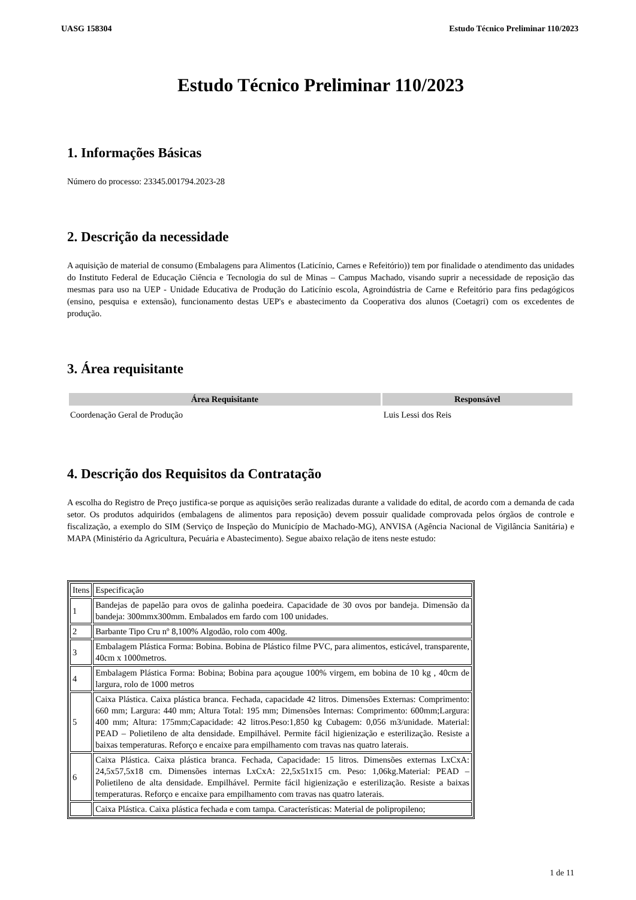UASG 158304 Estudo Técnico Preliminar 110/2023
Estudo Técnico Preliminar 110/2023
1. Informações Básicas
Número do processo: 23345.001794.2023-28
2. Descrição da necessidade
A aquisição de material de consumo (Embalagens para Alimentos (Laticínio, Carnes e Refeitório)) tem por finalidade o atendimento das unidades do Instituto Federal de Educação Ciência e Tecnologia do sul de Minas – Campus Machado, visando suprir a necessidade de reposição das mesmas para uso na UEP - Unidade Educativa de Produção do Laticínio escola, Agroindústria de Carne e Refeitório para fins pedagógicos (ensino, pesquisa e extensão), funcionamento destas UEP's e abastecimento da Cooperativa dos alunos (Coetagri) com os excedentes de produção.
3. Área requisitante
| Área Requisitante | Responsável |
| --- | --- |
| Coordenação Geral de Produção | Luis Lessi dos Reis |
4. Descrição dos Requisitos da Contratação
A escolha do Registro de Preço justifica-se porque as aquisições serão realizadas durante a validade do edital, de acordo com a demanda de cada setor. Os produtos adquiridos (embalagens de alimentos para reposição) devem possuir qualidade comprovada pelos órgãos de controle e fiscalização, a exemplo do SIM (Serviço de Inspeção do Município de Machado-MG), ANVISA (Agência Nacional de Vigilância Sanitária) e MAPA (Ministério da Agricultura, Pecuária e Abastecimento). Segue abaixo relação de itens neste estudo:
| Itens | Especificação |
| 1 | Bandejas de papelão para ovos de galinha poedeira. Capacidade de 30 ovos por bandeja. Dimensão da bandeja: 300mmx300mm. Embalados em fardo com 100 unidades. |
| 2 | Barbante Tipo Cru nº 8,100% Algodão, rolo com 400g. |
| 3 | Embalagem Plástica Forma: Bobina. Bobina de Plástico filme PVC, para alimentos, esticável, transparente, 40cm x 1000metros. |
| 4 | Embalagem Plástica Forma: Bobina; Bobina para açougue 100% virgem, em bobina de 10 kg , 40cm de largura, rolo de 1000 metros |
| 5 | Caixa Plástica. Caixa plástica branca. Fechada, capacidade 42 litros. Dimensões Externas: Comprimento: 660 mm; Largura: 440 mm; Altura Total: 195 mm; Dimensões Internas: Comprimento: 600mm;Largura: 400 mm; Altura: 175mm;Capacidade: 42 litros.Peso:1,850 kg Cubagem: 0,056 m3/unidade. Material: PEAD – Polietileno de alta densidade. Empilhável. Permite fácil higienização e esterilização. Resiste a baixas temperaturas. Reforço e encaixe para empilhamento com travas nas quatro laterais. |
| 6 | Caixa Plástica. Caixa plástica branca. Fechada, Capacidade: 15 litros. Dimensões externas LxCxA: 24,5x57,5x18 cm. Dimensões internas LxCxA: 22,5x51x15 cm. Peso: 1,06kg.Material: PEAD – Polietileno de alta densidade. Empilhável. Permite fácil higienização e esterilização. Resiste a baixas temperaturas. Reforço e encaixe para empilhamento com travas nas quatro laterais. |
| | Caixa Plástica. Caixa plástica fechada e com tampa. Características: Material de polipropileno; |
1 de 11